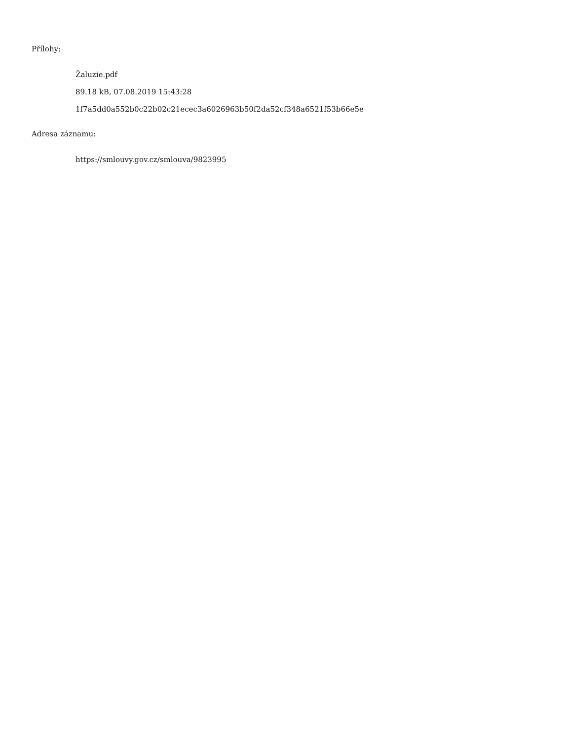Přílohy:
Žaluzie.pdf
89.18 kB, 07.08.2019 15:43:28
1f7a5dd0a552b0c22b02c21ecec3a6026963b50f2da52cf348a6521f53b66e5e
Adresa záznamu:
https://smlouvy.gov.cz/smlouva/9823995